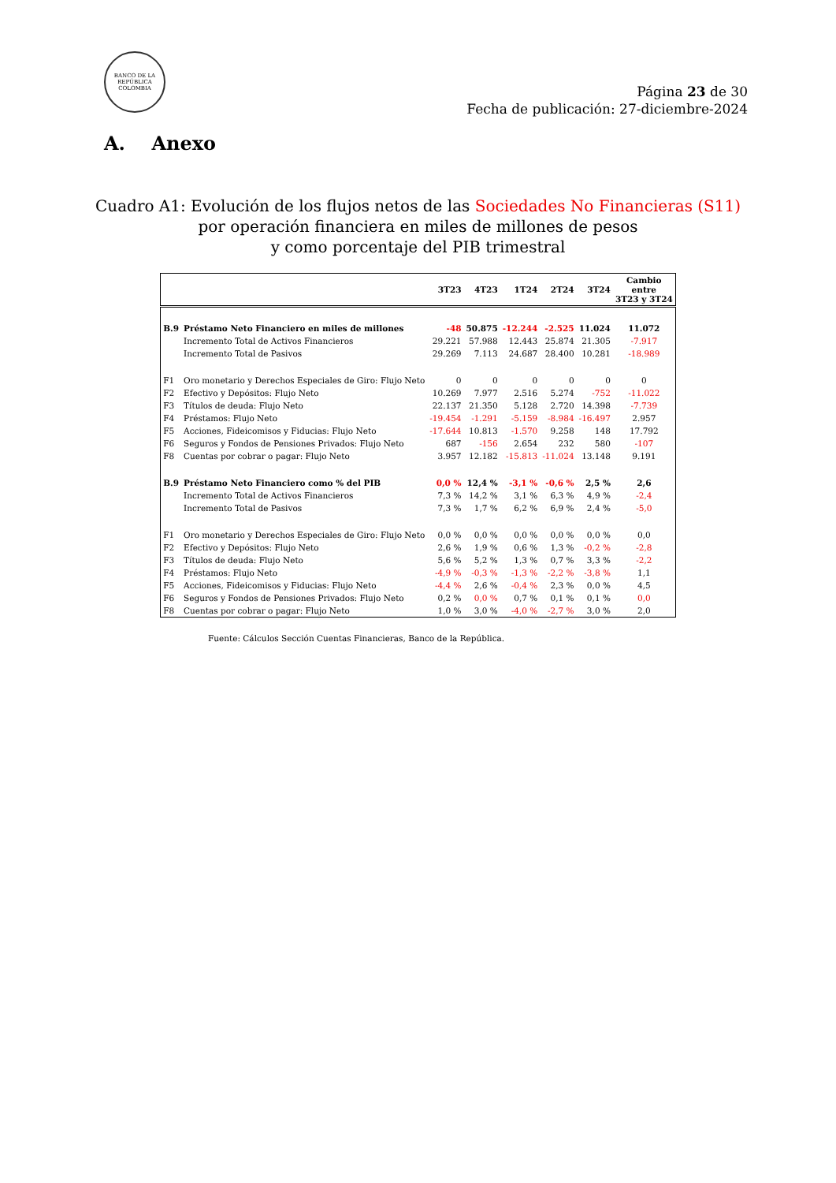BANCO DE LA REPÚBLICA
COLOMBIA
Página 23 de 30
Fecha de publicación: 27-diciembre-2024
A. Anexo
Cuadro A1: Evolución de los flujos netos de las Sociedades No Financieras (S11)
por operación financiera en miles de millones de pesos
y como porcentaje del PIB trimestral
| | | 3T23 | 4T23 | 1T24 | 2T24 | 3T24 | Cambio entre 3T23 y 3T24 |
| --- | --- | --- | --- | --- | --- | --- | --- |
| B.9 | Préstamo Neto Financiero en miles de millones | -48 | 50.875 | -12.244 | -2.525 | 11.024 | 11.072 |
| | Incremento Total de Activos Financieros | 29.221 | 57.988 | 12.443 | 25.874 | 21.305 | -7.917 |
| | Incremento Total de Pasivos | 29.269 | 7.113 | 24.687 | 28.400 | 10.281 | -18.989 |
| F1 | Oro monetario y Derechos Especiales de Giro: Flujo Neto | 0 | 0 | 0 | 0 | 0 | 0 |
| F2 | Efectivo y Depósitos: Flujo Neto | 10.269 | 7.977 | 2.516 | 5.274 | -752 | -11.022 |
| F3 | Títulos de deuda: Flujo Neto | 22.137 | 21.350 | 5.128 | 2.720 | 14.398 | -7.739 |
| F4 | Préstamos: Flujo Neto | -19.454 | -1.291 | -5.159 | -8.984 | -16.497 | 2.957 |
| F5 | Acciones, Fideicomisos y Fiducias: Flujo Neto | -17.644 | 10.813 | -1.570 | 9.258 | 148 | 17.792 |
| F6 | Seguros y Fondos de Pensiones Privados: Flujo Neto | 687 | -156 | 2.654 | 232 | 580 | -107 |
| F8 | Cuentas por cobrar o pagar: Flujo Neto | 3.957 | 12.182 | -15.813 | -11.024 | 13.148 | 9.191 |
| B.9 | Préstamo Neto Financiero como % del PIB | 0,0 % | 12,4 % | -3,1 % | -0,6 % | 2,5 % | 2,6 |
| | Incremento Total de Activos Financieros | 7,3 % | 14,2 % | 3,1 % | 6,3 % | 4,9 % | -2,4 |
| | Incremento Total de Pasivos | 7,3 % | 1,7 % | 6,2 % | 6,9 % | 2,4 % | -5,0 |
| F1 | Oro monetario y Derechos Especiales de Giro: Flujo Neto | 0,0 % | 0,0 % | 0,0 % | 0,0 % | 0,0 % | 0,0 |
| F2 | Efectivo y Depósitos: Flujo Neto | 2,6 % | 1,9 % | 0,6 % | 1,3 % | -0,2 % | -2,8 |
| F3 | Títulos de deuda: Flujo Neto | 5,6 % | 5,2 % | 1,3 % | 0,7 % | 3,3 % | -2,2 |
| F4 | Préstamos: Flujo Neto | -4,9 % | -0,3 % | -1,3 % | -2,2 % | -3,8 % | 1,1 |
| F5 | Acciones, Fideicomisos y Fiducias: Flujo Neto | -4,4 % | 2,6 % | -0,4 % | 2,3 % | 0,0 % | 4,5 |
| F6 | Seguros y Fondos de Pensiones Privados: Flujo Neto | 0,2 % | 0,0 % | 0,7 % | 0,1 % | 0,1 % | 0,0 |
| F8 | Cuentas por cobrar o pagar: Flujo Neto | 1,0 % | 3,0 % | -4,0 % | -2,7 % | 3,0 % | 2,0 |
Fuente: Cálculos Sección Cuentas Financieras, Banco de la República.